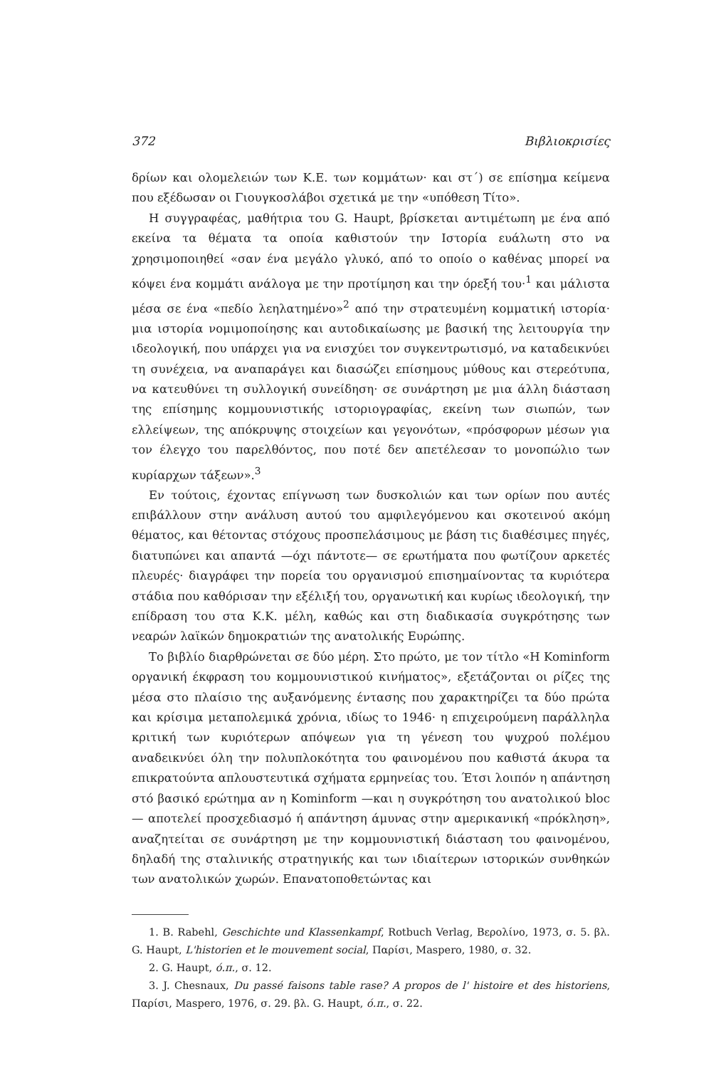372 Βιβλιοκρισίες
δρίων και ολομελειών των Κ.Ε. των κομμάτων· και στ΄) σε επίσημα κείμενα που εξέδωσαν οι Γιουγκοσλάβοι σχετικά με την «υπόθεση Τίτο».
Η συγγραφέας, μαθήτρια του G. Haupt, βρίσκεται αντιμέτωπη με ένα από εκείνα τα θέματα τα οποία καθιστούν την Ιστορία ευάλωτη στο να χρησιμοποιηθεί «σαν ένα μεγάλο γλυκό, από το οποίο ο καθένας μπορεί να κόψει ένα κομμάτι ανάλογα με την προτίμηση και την όρεξή του·<sup>1</sup> και μάλιστα μέσα σε ένα «πεδίο λεηλατημένο»<sup>2</sup> από την στρατευμένη κομματική ιστορία· μια ιστορία νομιμοποίησης και αυτοδικαίωσης με βασική της λειτουργία την ιδεολογική, που υπάρχει για να ενισχύει τον συγκεντρωτισμό, να καταδεικνύει τη συνέχεια, να αναπαράγει και διασώζει επίσημους μύθους και στερεότυπα, να κατευθύνει τη συλλογική συνείδηση· σε συνάρτηση με μια άλλη διάσταση της επίσημης κομμουνιστικής ιστοριογραφίας, εκείνη των σιωπών, των ελλείψεων, της απόκρυψης στοιχείων και γεγονότων, «πρόσφορων μέσων για τον έλεγχο του παρελθόντος, που ποτέ δεν απετέλεσαν το μονοπώλιο των κυρίαρχων τάξεων».<sup>3</sup>
Εν τούτοις, έχοντας επίγνωση των δυσκολιών και των ορίων που αυτές επιβάλλουν στην ανάλυση αυτού του αμφιλεγόμενου και σκοτεινού ακόμη θέματος, και θέτοντας στόχους προσπελάσιμους με βάση τις διαθέσιμες πηγές, διατυπώνει και απαντά —όχι πάντοτε— σε ερωτήματα που φωτίζουν αρκετές πλευρές· διαγράφει την πορεία του οργανισμού επισημαίνοντας τα κυριότερα στάδια που καθόρισαν την εξέλιξή του, οργανωτική και κυρίως ιδεολογική, την επίδραση του στα Κ.Κ. μέλη, καθώς και στη διαδικασία συγκρότησης των νεαρών λαϊκών δημοκρατιών της ανατολικής Ευρώπης.
Το βιβλίο διαρθρώνεται σε δύο μέρη. Στο πρώτο, με τον τίτλο «Η Kominform οργανική έκφραση του κομμουνιστικού κινήματος», εξετάζονται οι ρίζες της μέσα στο πλαίσιο της αυξανόμενης έντασης που χαρακτηρίζει τα δύο πρώτα και κρίσιμα μεταπολεμικά χρόνια, ιδίως το 1946· η επιχειρούμενη παράλληλα κριτική των κυριότερων απόψεων για τη γένεση του ψυχρού πολέμου αναδεικνύει όλη την πολυπλοκότητα του φαινομένου που καθιστά άκυρα τα επικρατούντα απλουστευτικά σχήματα ερμηνείας του. Έτσι λοιπόν η απάντηση στό βασικό ερώτημα αν η Kominform —και η συγκρότηση του ανατολικού bloc— αποτελεί προσχεδιασμό ή απάντηση άμυνας στην αμερικανική «πρόκληση», αναζητείται σε συνάρτηση με την κομμουνιστική διάσταση του φαινομένου, δηλαδή της σταλινικής στρατηγικής και των ιδιαίτερων ιστορικών συνθηκών των ανατολικών χωρών. Επανατοποθετώντας και
1. B. Rabehl, Geschichte und Klassenkampf, Rotbuch Verlag, Βερολίνο, 1973, σ. 5. βλ. G. Haupt, L'historien et le mouvement social, Παρίσι, Maspero, 1980, σ. 32.
2. G. Haupt, ό.π., σ. 12.
3. J. Chesnaux, Du passé faisons table rase? A propos de l' histoire et des historiens, Παρίσι, Maspero, 1976, σ. 29. βλ. G. Haupt, ό.π., σ. 22.